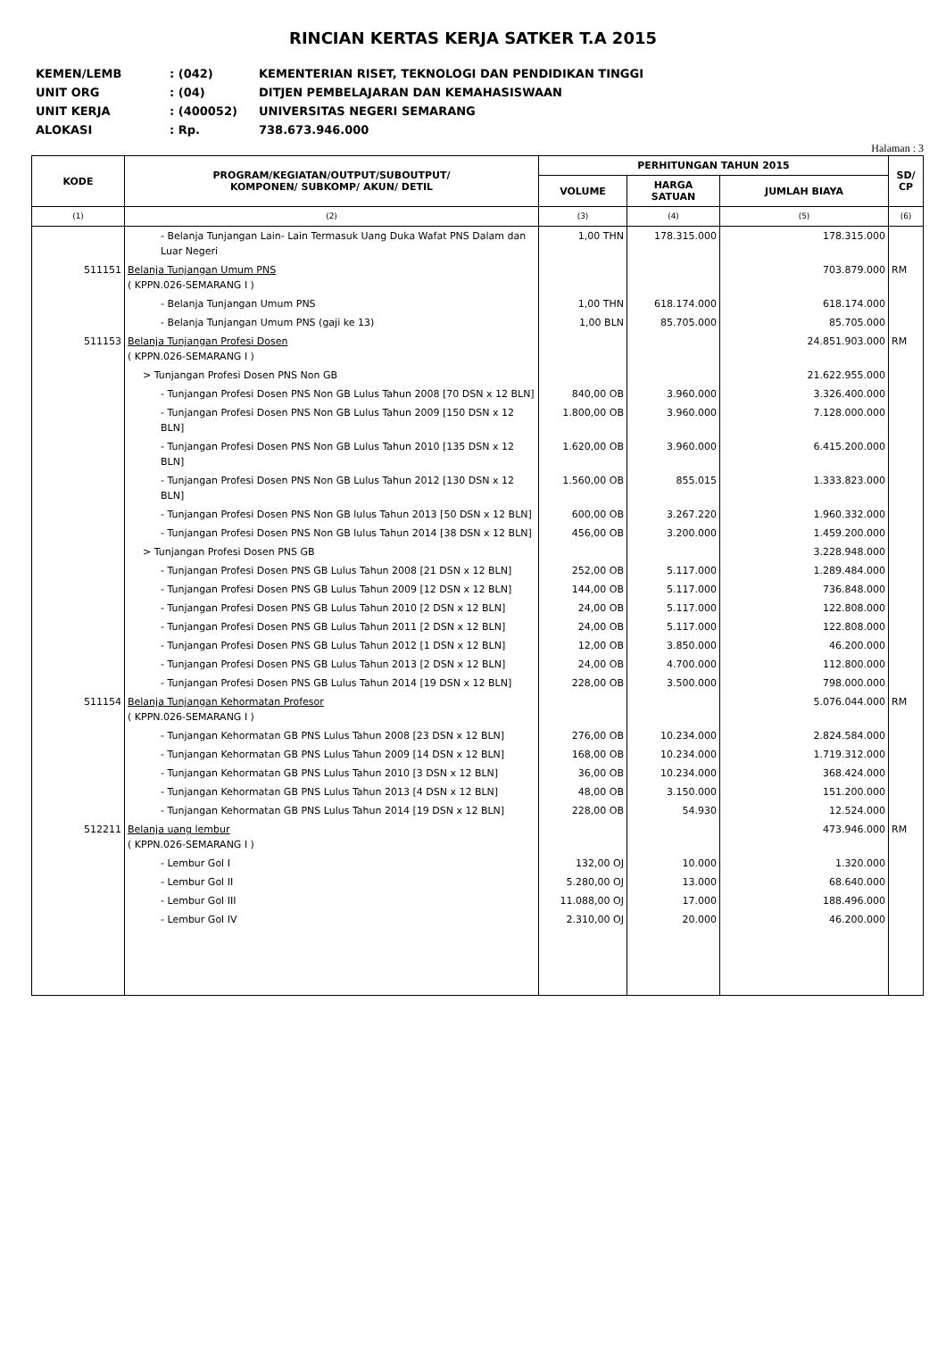RINCIAN KERTAS KERJA SATKER T.A 2015
KEMEN/LEMB: (042) KEMENTERIAN RISET, TEKNOLOGI DAN PENDIDIKAN TINGGI
UNIT ORG: (04) DITJEN PEMBELAJARAN DAN KEMAHASISWAAN
UNIT KERJA: (400052) UNIVERSITAS NEGERI SEMARANG
ALOKASI: Rp. 738.673.946.000
Halaman : 3
| KODE | PROGRAM/KEGIATAN/OUTPUT/SUBOUTPUT/ KOMPONEN/ SUBKOMP/ AKUN/ DETIL | PERHITUNGAN TAHUN 2015 | | | SD/ CP |
| --- | --- | --- | --- | --- | --- |
| | | VOLUME | HARGA SATUAN | JUMLAH BIAYA | |
| (1) | (2) | (3) | (4) | (5) | (6) |
| | - Belanja Tunjangan Lain- Lain Termasuk Uang Duka Wafat PNS Dalam dan Luar Negeri | 1,00 THN | 178.315.000 | 178.315.000 | |
| 511151 | Belanja Tunjangan Umum PNS ( KPPN.026-SEMARANG I ) | | | 703.879.000 | RM |
| | - Belanja Tunjangan Umum PNS | 1,00 THN | 618.174.000 | 618.174.000 | |
| | - Belanja Tunjangan Umum PNS (gaji ke 13) | 1,00 BLN | 85.705.000 | 85.705.000 | |
| 511153 | Belanja Tunjangan Profesi Dosen ( KPPN.026-SEMARANG I ) | | | 24.851.903.000 | RM |
| | > Tunjangan Profesi Dosen PNS Non GB | | | 21.622.955.000 | |
| | - Tunjangan Profesi Dosen PNS Non GB Lulus Tahun 2008 [70 DSN x 12 BLN] | 840,00 OB | 3.960.000 | 3.326.400.000 | |
| | - Tunjangan Profesi Dosen PNS Non GB Lulus Tahun 2009 [150 DSN x 12 BLN] | 1.800,00 OB | 3.960.000 | 7.128.000.000 | |
| | - Tunjangan Profesi Dosen PNS Non GB Lulus Tahun 2010 [135 DSN x 12 BLN] | 1.620,00 OB | 3.960.000 | 6.415.200.000 | |
| | - Tunjangan Profesi Dosen PNS Non GB Lulus Tahun 2012 [130 DSN x 12 BLN] | 1.560,00 OB | 855.015 | 1.333.823.000 | |
| | - Tunjangan Profesi Dosen PNS Non GB lulus Tahun 2013 [50 DSN x 12 BLN] | 600,00 OB | 3.267.220 | 1.960.332.000 | |
| | - Tunjangan Profesi Dosen PNS Non GB lulus Tahun 2014 [38 DSN x 12 BLN] | 456,00 OB | 3.200.000 | 1.459.200.000 | |
| | > Tunjangan Profesi Dosen PNS GB | | | 3.228.948.000 | |
| | - Tunjangan Profesi Dosen PNS GB Lulus Tahun 2008 [21 DSN x 12 BLN] | 252,00 OB | 5.117.000 | 1.289.484.000 | |
| | - Tunjangan Profesi Dosen PNS GB Lulus Tahun 2009 [12 DSN x 12 BLN] | 144,00 OB | 5.117.000 | 736.848.000 | |
| | - Tunjangan Profesi Dosen PNS GB Lulus Tahun 2010 [2 DSN x 12 BLN] | 24,00 OB | 5.117.000 | 122.808.000 | |
| | - Tunjangan Profesi Dosen PNS GB Lulus Tahun 2011 [2 DSN x 12 BLN] | 24,00 OB | 5.117.000 | 122.808.000 | |
| | - Tunjangan Profesi Dosen PNS GB Lulus Tahun 2012 [1 DSN x 12 BLN] | 12,00 OB | 3.850.000 | 46.200.000 | |
| | - Tunjangan Profesi Dosen PNS GB Lulus Tahun 2013 [2 DSN x 12 BLN] | 24,00 OB | 4.700.000 | 112.800.000 | |
| | - Tunjangan Profesi Dosen PNS GB Lulus Tahun 2014 [19 DSN x 12 BLN] | 228,00 OB | 3.500.000 | 798.000.000 | |
| 511154 | Belanja Tunjangan Kehormatan Profesor ( KPPN.026-SEMARANG I ) | | | 5.076.044.000 | RM |
| | - Tunjangan Kehormatan GB PNS Lulus Tahun 2008 [23 DSN x 12 BLN] | 276,00 OB | 10.234.000 | 2.824.584.000 | |
| | - Tunjangan Kehormatan GB PNS Lulus Tahun 2009 [14 DSN x 12 BLN] | 168,00 OB | 10.234.000 | 1.719.312.000 | |
| | - Tunjangan Kehormatan GB PNS Lulus Tahun 2010 [3 DSN x 12 BLN] | 36,00 OB | 10.234.000 | 368.424.000 | |
| | - Tunjangan Kehormatan GB PNS Lulus Tahun 2013 [4 DSN x 12 BLN] | 48,00 OB | 3.150.000 | 151.200.000 | |
| | - Tunjangan Kehormatan GB PNS Lulus Tahun 2014 [19 DSN x 12 BLN] | 228,00 OB | 54.930 | 12.524.000 | |
| 512211 | Belanja uang lembur ( KPPN.026-SEMARANG I ) | | | 473.946.000 | RM |
| | - Lembur Gol I | 132,00 OJ | 10.000 | 1.320.000 | |
| | - Lembur Gol II | 5.280,00 OJ | 13.000 | 68.640.000 | |
| | - Lembur Gol III | 11.088,00 OJ | 17.000 | 188.496.000 | |
| | - Lembur Gol IV | 2.310,00 OJ | 20.000 | 46.200.000 | |